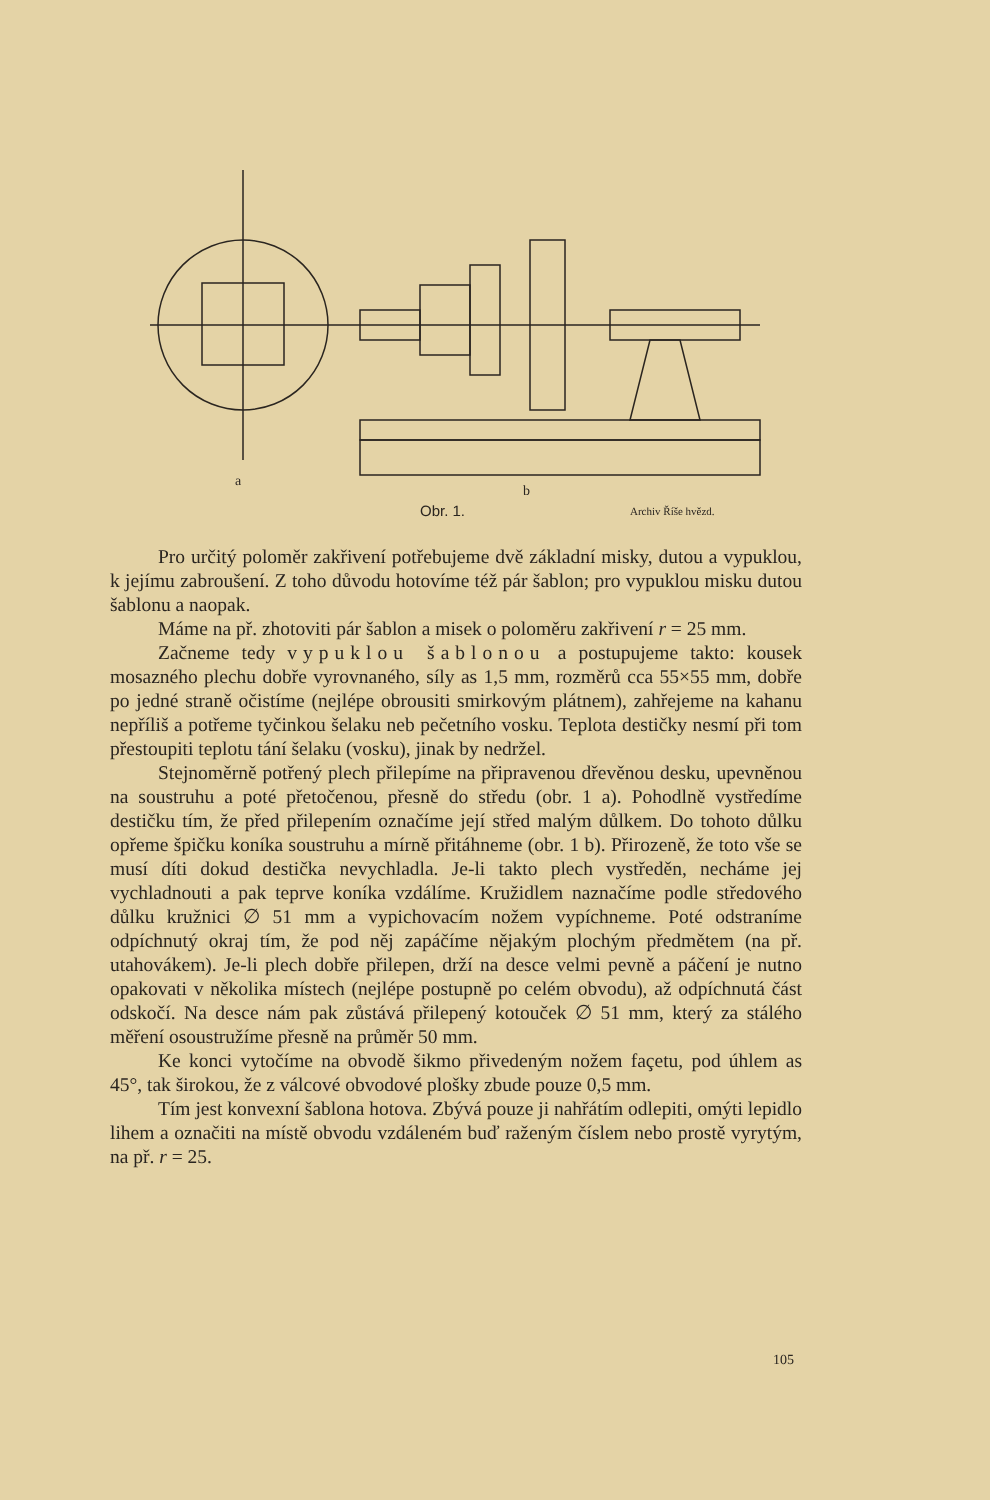a
b
Obr. 1. Archiv Říše hvězd.
Pro určitý poloměr zakřivení potřebujeme dvě základní misky, dutou a vypuklou, k jejímu zabroušení. Z toho důvodu hotovíme též pár šablon; pro vypuklou misku dutou šablonu a naopak.
Máme na př. zhotoviti pár šablon a misek o poloměru zakřivení r = 25 mm.
Začneme tedy vypuklou šablonou a postupujeme takto: kousek mosazného plechu dobře vyrovnaného, síly as 1,5 mm, rozměrů cca 55×55 mm, dobře po jedné straně očistíme (nejlépe obrousiti smirkovým plátnem), zahřejeme na kahanu nepříliš a potřeme tyčinkou šelaku neb pečetního vosku. Teplota destičky nesmí při tom přestoupiti teplotu tání šelaku (vosku), jinak by nedržel.
Stejnoměrně potřený plech přilepíme na připravenou dřevěnou desku, upevněnou na soustruhu a poté přetočenou, přesně do středu (obr. 1 a). Pohodlně vystředíme destičku tím, že před přilepením označíme její střed malým důlkem. Do tohoto důlku opřeme špičku koníka soustruhu a mírně přitáhneme (obr. 1 b). Přirozeně, že toto vše se musí díti dokud destička nevychladla. Je-li takto plech vystředěn, necháme jej vychladnouti a pak teprve koníka vzdálíme. Kružidlem naznačíme podle středového důlku kružnici ∅ 51 mm a vypichovacím nožem vypíchneme. Poté odstraníme odpíchnutý okraj tím, že pod něj zapáčíme nějakým plochým předmětem (na př. utahovákem). Je-li plech dobře přilepen, drží na desce velmi pevně a páčení je nutno opakovati v několika místech (nejlépe postupně po celém obvodu), až odpíchnutá část odskočí. Na desce nám pak zůstává přilepený kotouček ∅ 51 mm, který za stálého měření osoustružíme přesně na průměr 50 mm.
Ke konci vytočíme na obvodě šikmo přivedeným nožem façetu, pod úhlem as 45°, tak širokou, že z válcové obvodové plošky zbude pouze 0,5 mm.
Tím jest konvexní šablona hotova. Zbývá pouze ji nahřátím odlepiti, omýti lepidlo lihem a označiti na místě obvodu vzdáleném buď raženým číslem nebo prostě vyrytým, na př. r = 25.
105